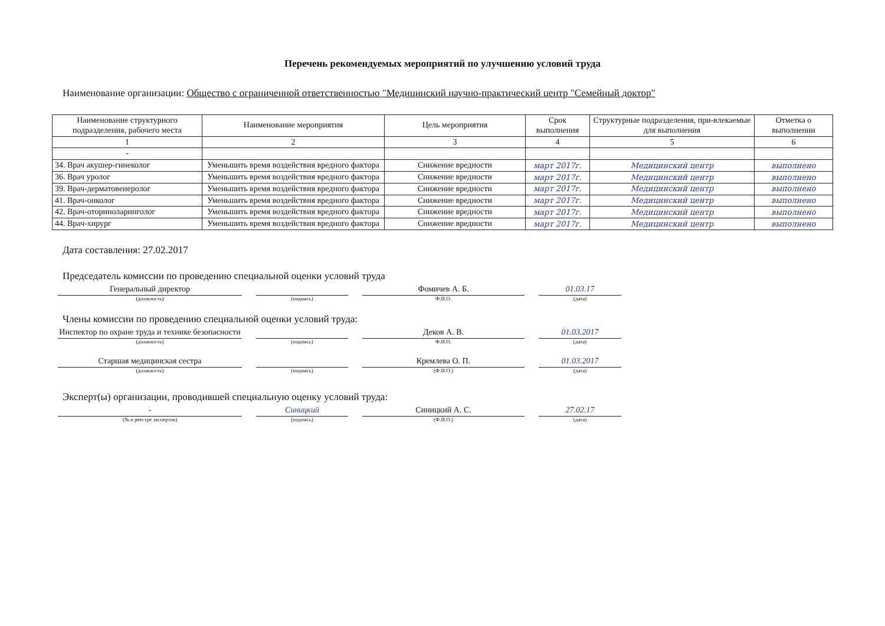Перечень рекомендуемых мероприятий по улучшению условий труда
Наименование организации: Общество с ограниченной ответственностью "Медицинский научно-практический центр "Семейный доктор"
| Наименование структурного подразделения, рабочего места | Наименование мероприятия | Цель мероприятия | Срок выполнения | Структурные подразделения, при-влекаемые для выполнения | Отметка о выполнении |
| --- | --- | --- | --- | --- | --- |
| 1 | 2 | 3 | 4 | 5 | 6 |
| - | | | | | |
| 34. Врач акушер-гинеколог | Уменьшить время воздействия вредного фактора | Снижение вредности | март 2017г. | Медицинский центр | выполнено |
| 36. Врач уролог | Уменьшить время воздействия вредного фактора | Снижение вредности | март 2017г. | Медицинский центр | выполнено |
| 39. Врач-дерматовенеролог | Уменьшить время воздействия вредного фактора | Снижение вредности | март 2017г. | Медицинский центр | выполнено |
| 41. Врач-онколог | Уменьшить время воздействия вредного фактора | Снижение вредности | март 2017г. | Медицинский центр | выполнено |
| 42. Врач-оториноларинголог | Уменьшить время воздействия вредного фактора | Снижение вредности | март 2017г. | Медицинский центр | выполнено |
| 44. Врач-хирург | Уменьшить время воздействия вредного фактора | Снижение вредности | март 2017г. | Медицинский центр | выполнено |
Дата составления: 27.02.2017
Председатель комиссии по проведению специальной оценки условий труда
Генеральный директор
(должность)
(подпись)
Фомичев А. Б.
Ф.И.О.
01.03.17
(дата)
Члены комиссии по проведению специальной оценки условий труда:
Инспектор по охране труда и технике безопасности
(должность)
(подпись)
Деков А. В.
Ф.И.О.
01.03.2017
(дата)
Старшая медицинская сестра
(должность)
(подпись)
Кремлева О. П.
(Ф.И.О.)
01.03.2017
(дата)
Эксперт(ы) организации, проводившей специальную оценку условий труда:
-
(№ в реестре экспертов)
Синицкий
(подпись)
Синицкий А. С.
(Ф.И.О.)
27.02.17
(дата)